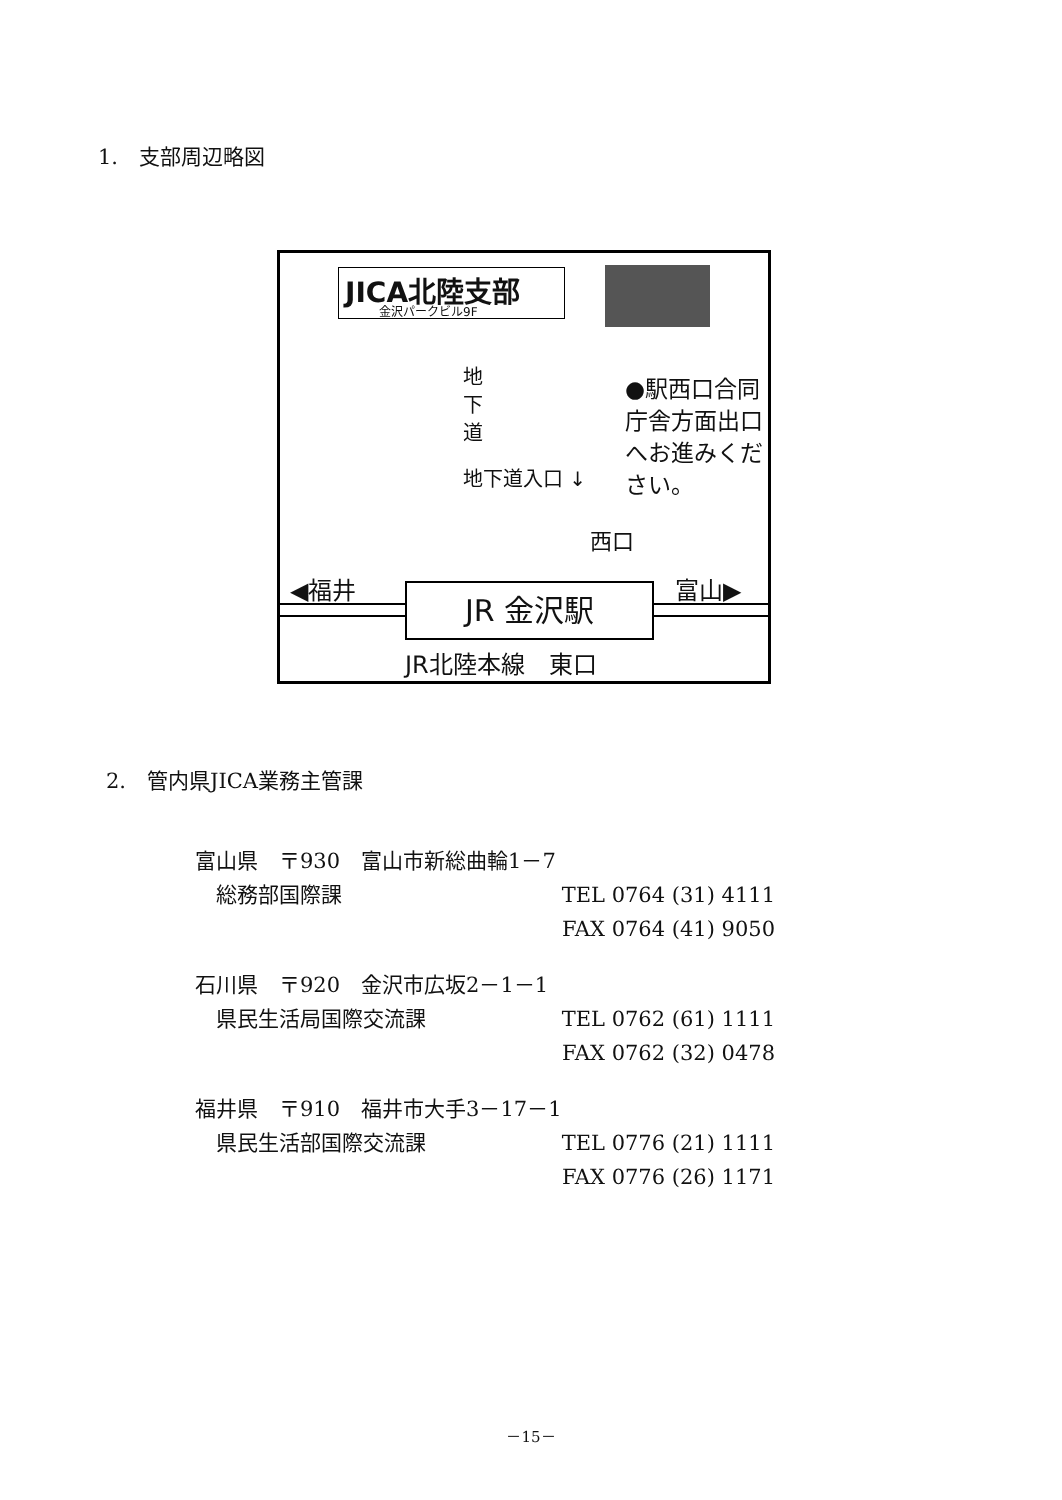1.　支部周辺略図
JICA北陸支部
金沢パークビル9F
地 下 道
●駅西口合同庁舎方面出口へお進みください。
地下道入口 ↓
西口
◀福井 富山▶
JR 金沢駅
JR北陸本線　東口
2.　管内県JICA業務主管課
富山県　〒930　富山市新総曲輪1－7
　総務部国際課 TEL 0764 (31) 4111
FAX 0764 (41) 9050
石川県　〒920　金沢市広坂2－1－1
　県民生活局国際交流課 TEL 0762 (61) 1111
FAX 0762 (32) 0478
福井県　〒910　福井市大手3－17－1
　県民生活部国際交流課 TEL 0776 (21) 1111
FAX 0776 (26) 1171
－15－